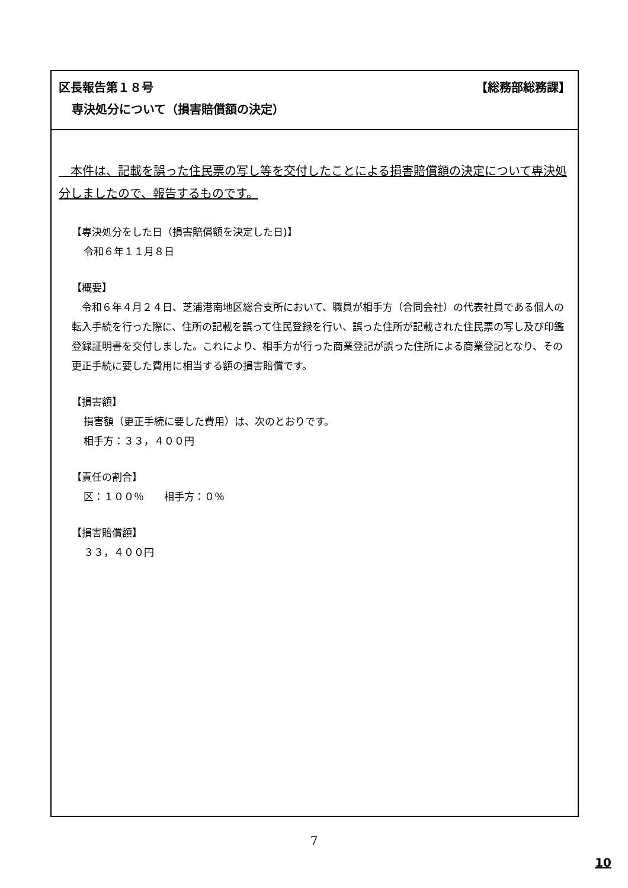区長報告第１８号 【総務部総務課】
専決処分について（損害賠償額の決定）
　本件は、記載を誤った住民票の写し等を交付したことによる損害賠償額の決定について専決処分しましたので、報告するものです。
【専決処分をした日（損害賠償額を決定した日)】
令和６年１１月８日
【概要】
　令和６年４月２４日、芝浦港南地区総合支所において、職員が相手方（合同会社）の代表社員である個人の転入手続を行った際に、住所の記載を誤って住民登録を行い、誤った住所が記載された住民票の写し及び印鑑登録証明書を交付しました。これにより、相手方が行った商業登記が誤った住所による商業登記となり、その更正手続に要した費用に相当する額の損害賠償です。
【損害額】
損害額（更正手続に要した費用）は、次のとおりです。
相手方：３３，４００円
【責任の割合】
区：１００％　　相手方：０％
【損害賠償額】
３３，４００円
7
10